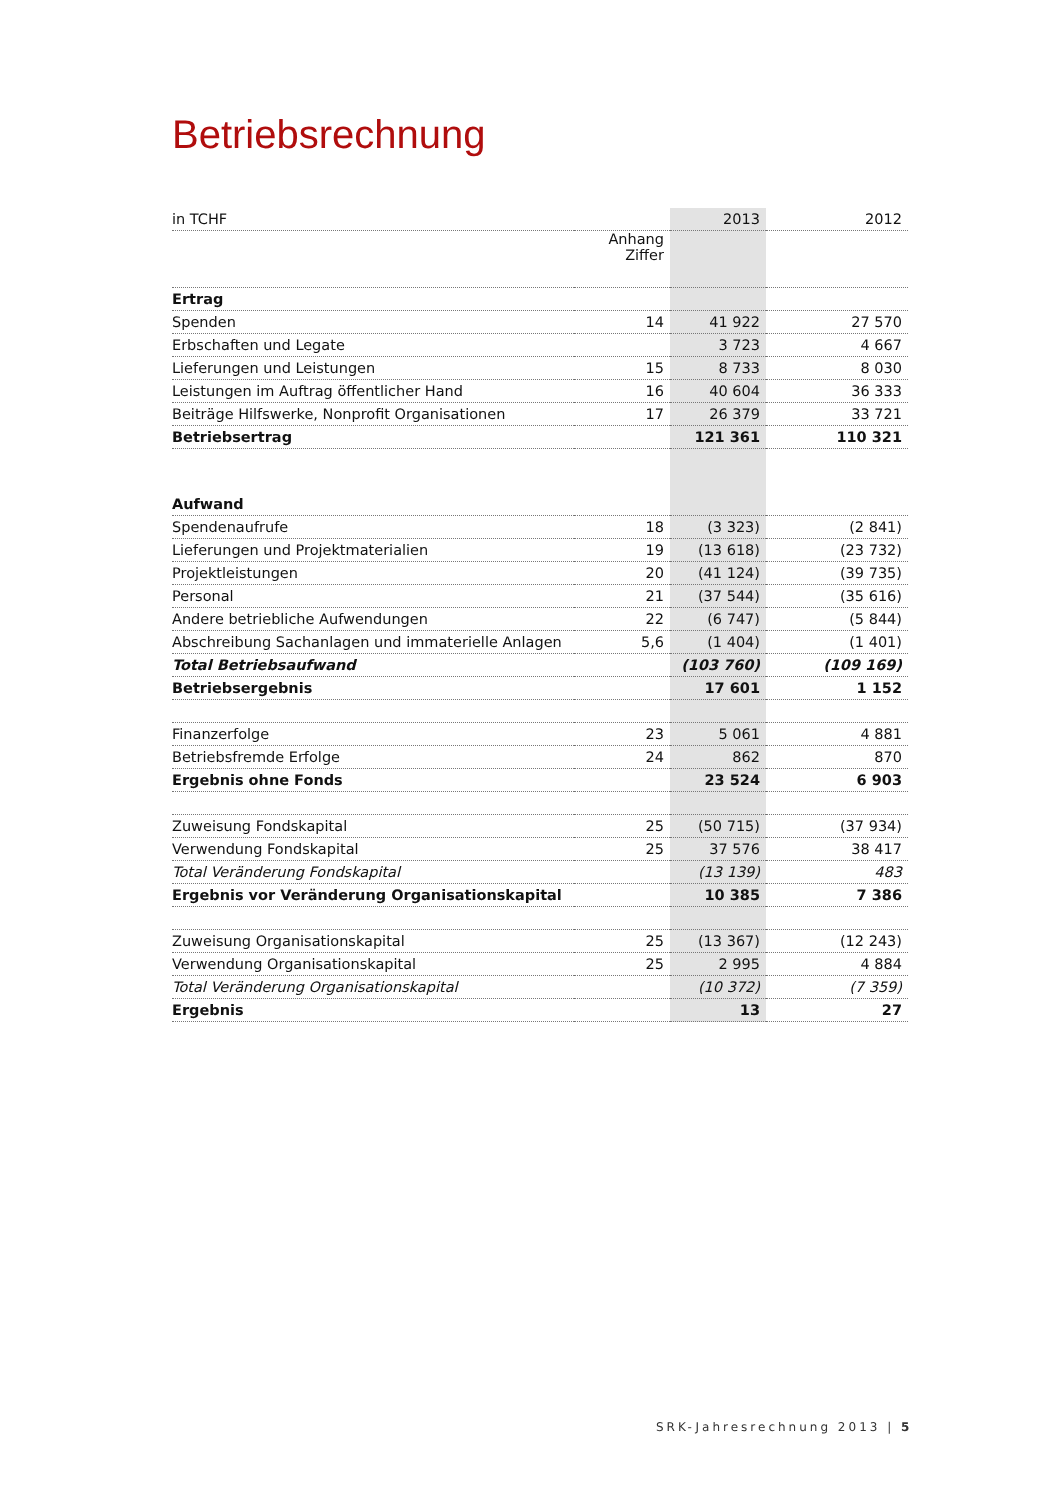Betriebsrechnung
| in TCHF | | 2013 | 2012 |
| | Anhang Ziffer | | |
| Ertrag | | | |
| Spenden | 14 | 41 922 | 27 570 |
| Erbschaften und Legate | | 3 723 | 4 667 |
| Lieferungen und Leistungen | 15 | 8 733 | 8 030 |
| Leistungen im Auftrag öffentlicher Hand | 16 | 40 604 | 36 333 |
| Beiträge Hilfswerke, Nonprofit Organisationen | 17 | 26 379 | 33 721 |
| Betriebsertrag | | 121 361 | 110 321 |
| Aufwand | | | |
| Spendenaufrufe | 18 | (3 323) | (2 841) |
| Lieferungen und Projektmaterialien | 19 | (13 618) | (23 732) |
| Projektleistungen | 20 | (41 124) | (39 735) |
| Personal | 21 | (37 544) | (35 616) |
| Andere betriebliche Aufwendungen | 22 | (6 747) | (5 844) |
| Abschreibung Sachanlagen und immaterielle Anlagen | 5,6 | (1 404) | (1 401) |
| Total Betriebsaufwand | | (103 760) | (109 169) |
| Betriebsergebnis | | 17 601 | 1 152 |
| Finanzerfolge | 23 | 5 061 | 4 881 |
| Betriebsfremde Erfolge | 24 | 862 | 870 |
| Ergebnis ohne Fonds | | 23 524 | 6 903 |
| Zuweisung Fondskapital | 25 | (50 715) | (37 934) |
| Verwendung Fondskapital | 25 | 37 576 | 38 417 |
| Total Veränderung Fondskapital | | (13 139) | 483 |
| Ergebnis vor Veränderung Organisationskapital | | 10 385 | 7 386 |
| Zuweisung Organisationskapital | 25 | (13 367) | (12 243) |
| Verwendung Organisationskapital | 25 | 2 995 | 4 884 |
| Total Veränderung Organisationskapital | | (10 372) | (7 359) |
| Ergebnis | | 13 | 27 |
SRK-Jahresrechnung 2013 | 5